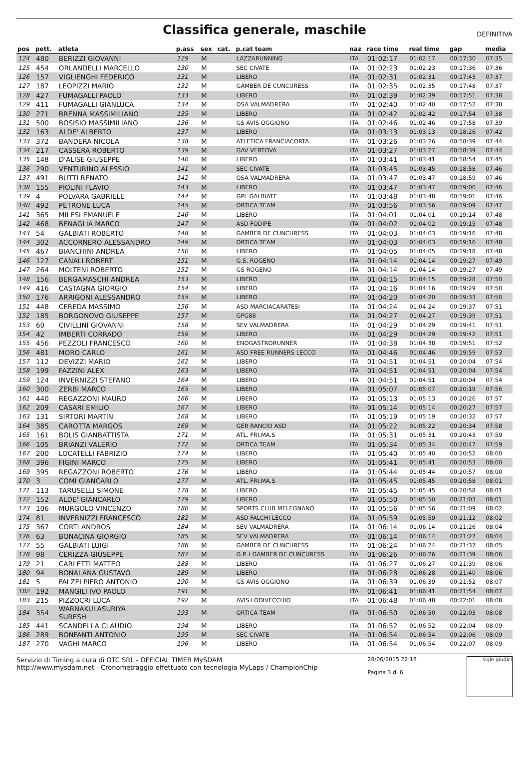Classifica generale, maschile
DEFINITIVA
| pos | pett. | atleta | p.ass | sex | cat. | p.cat team | naz | race time | real time | gap | media |
| --- | --- | --- | --- | --- | --- | --- | --- | --- | --- | --- | --- |
| 124 | 480 | BERIZZI GIOVANNI | 129 | M | | LAZZARUNNING | ITA | 01:02:17 | 01:02:17 | 00:17:30 | 07:35 |
| 125 | 454 | ORLANDELLI MARCELLO | 130 | M | | SEC CIVATE | ITA | 01:02:23 | 01:02:23 | 00:17:36 | 07:36 |
| 126 | 157 | VIGLIENGHI FEDERICO | 131 | M | | LIBERO | ITA | 01:02:31 | 01:02:31 | 00:17:43 | 07:37 |
| 127 | 187 | LEOPIZZI MARIO | 132 | M | | GAMBER DE CUNCURESS | ITA | 01:02:35 | 01:02:35 | 00:17:48 | 07:37 |
| 128 | 427 | FUMAGALLI PAOLO | 133 | M | | LIBERO | ITA | 01:02:39 | 01:02:39 | 00:17:51 | 07:38 |
| 129 | 411 | FUMAGALLI GIANLUCA | 134 | M | | OSA VALMADRERA | ITA | 01:02:40 | 01:02:40 | 00:17:52 | 07:38 |
| 130 | 271 | BRENNA MASSIMILIANO | 135 | M | | LIBERO | ITA | 01:02:42 | 01:02:42 | 00:17:54 | 07:38 |
| 131 | 500 | BOSISIO MASSIMILIANO | 136 | M | | GS AVIS OGGIONO | ITA | 01:02:46 | 01:02:46 | 00:17:58 | 07:39 |
| 132 | 163 | ALDE' ALBERTO | 137 | M | | LIBERO | ITA | 01:03:13 | 01:03:13 | 00:18:26 | 07:42 |
| 133 | 372 | BANDERA NICOLA | 138 | M | | ATLETICA FRANCIACORTA | ITA | 01:03:26 | 01:03:26 | 00:18:39 | 07:44 |
| 134 | 217 | CASSERA ROBERTO | 139 | M | | GAV VERTOVA | ITA | 01:03:27 | 01:03:27 | 00:18:39 | 07:44 |
| 135 | 148 | D'ALISE GIUSEPPE | 140 | M | | LIBERO | ITA | 01:03:41 | 01:03:41 | 00:18:54 | 07:45 |
| 136 | 290 | VENTURINO ALESSIO | 141 | M | | SEC CIVATE | ITA | 01:03:45 | 01:03:45 | 00:18:58 | 07:46 |
| 137 | 491 | BUTTI RENATO | 142 | M | | OSA VALMADRERA | ITA | 01:03:47 | 01:03:47 | 00:18:59 | 07:46 |
| 138 | 155 | PIOLINI FLAVIO | 143 | M | | LIBERO | ITA | 01:03:47 | 01:03:47 | 00:19:00 | 07:46 |
| 139 | 4 | POLVARA GABRIELE | 144 | M | | GPL GALBIATE | ITA | 01:03:48 | 01:03:48 | 00:19:01 | 07:46 |
| 140 | 492 | PETRONE LUCA | 145 | M | | ORTICA TEAM | ITA | 01:03:56 | 01:03:56 | 00:19:09 | 07:47 |
| 141 | 365 | MILESI EMANUELE | 146 | M | | LIBERO | ITA | 01:04:01 | 01:04:01 | 00:19:14 | 07:48 |
| 142 | 468 | BENAGLIA MARCO | 147 | M | | ASD FODIPE | ITA | 01:04:02 | 01:04:02 | 00:19:15 | 07:48 |
| 143 | 54 | GALBIATI ROBERTO | 148 | M | | GAMBER DE CUNCURESS | ITA | 01:04:03 | 01:04:03 | 00:19:16 | 07:48 |
| 144 | 302 | ACCORNERO ALESSANDRO | 149 | M | | ORTICA TEAM | ITA | 01:04:03 | 01:04:03 | 00:19:16 | 07:48 |
| 145 | 467 | BIANCHINI ANDREA | 150 | M | | LIBERO | ITA | 01:04:05 | 01:04:05 | 00:19:18 | 07:48 |
| 146 | 127 | CANALI ROBERT | 151 | M | | G.S. ROGENO | ITA | 01:04:14 | 01:04:14 | 00:19:27 | 07:49 |
| 147 | 264 | MOLTENI ROBERTO | 152 | M | | GS ROGENO | ITA | 01:04:14 | 01:04:14 | 00:19:27 | 07:49 |
| 148 | 156 | BERGAMASCHI ANDREA | 153 | M | | LIBERO | ITA | 01:04:15 | 01:04:15 | 00:19:28 | 07:50 |
| 149 | 416 | CASTAGNA GIORGIO | 154 | M | | LIBERO | ITA | 01:04:16 | 01:04:16 | 00:19:29 | 07:50 |
| 150 | 176 | ARRIGONI ALESSANDRO | 155 | M | | LIBERO | ITA | 01:04:20 | 01:04:20 | 00:19:33 | 07:50 |
| 151 | 448 | CEREDA MASSIMO | 156 | M | | ASD MARCIACARATESI | ITA | 01:04:24 | 01:04:24 | 00:19:37 | 07:51 |
| 152 | 185 | BORGONOVO GIUSEPPE | 157 | M | | GPG88 | ITA | 01:04:27 | 01:04:27 | 00:19:39 | 07:51 |
| 153 | 60 | CIVILLINI GIOVANNI | 158 | M | | SEV VALMADRERA | ITA | 01:04:29 | 01:04:29 | 00:19:41 | 07:51 |
| 154 | 42 | IMBERTI CORRADO | 159 | M | | LIBERO | ITA | 01:04:29 | 01:04:29 | 00:19:42 | 07:51 |
| 155 | 456 | PEZZOLI FRANCESCO | 160 | M | | ENOGASTRORUNNER | ITA | 01:04:38 | 01:04:38 | 00:19:51 | 07:52 |
| 156 | 481 | MORO CARLO | 161 | M | | ASD FREE RUNNERS LECCO | ITA | 01:04:46 | 01:04:46 | 00:19:59 | 07:53 |
| 157 | 112 | DEVIZZI MARIO | 162 | M | | LIBERO | ITA | 01:04:51 | 01:04:51 | 00:20:04 | 07:54 |
| 158 | 199 | FAZZINI ALEX | 163 | M | | LIBERO | ITA | 01:04:51 | 01:04:51 | 00:20:04 | 07:54 |
| 159 | 124 | INVERNIZZI STEFANO | 164 | M | | LIBERO | ITA | 01:04:51 | 01:04:51 | 00:20:04 | 07:54 |
| 160 | 300 | ZERBI MARCO | 165 | M | | LIBERO | ITA | 01:05:07 | 01:05:07 | 00:20:19 | 07:56 |
| 161 | 440 | REGAZZONI MAURO | 166 | M | | LIBERO | ITA | 01:05:13 | 01:05:13 | 00:20:26 | 07:57 |
| 162 | 209 | CASARI EMILIO | 167 | M | | LIBERO | ITA | 01:05:14 | 01:05:14 | 00:20:27 | 07:57 |
| 163 | 131 | SIRTORI MARTIN | 168 | M | | LIBERO | ITA | 01:05:19 | 01:05:19 | 00:20:32 | 07:57 |
| 164 | 385 | CAROTTA MARGOS | 169 | M | | GER RANCIO ASD | ITA | 01:05:22 | 01:05:22 | 00:20:34 | 07:58 |
| 165 | 161 | BOLIS GIANBATTISTA | 171 | M | | ATL. FRI.MA.S | ITA | 01:05:31 | 01:05:31 | 00:20:43 | 07:59 |
| 166 | 105 | BRIANZI VALERIO | 172 | M | | ORTICA TEAM | ITA | 01:05:34 | 01:05:34 | 00:20:47 | 07:59 |
| 167 | 200 | LOCATELLI FABRIZIO | 174 | M | | LIBERO | ITA | 01:05:40 | 01:05:40 | 00:20:52 | 08:00 |
| 168 | 396 | FIGINI MARCO | 175 | M | | LIBERO | ITA | 01:05:41 | 01:05:41 | 00:20:53 | 08:00 |
| 169 | 395 | REGAZZONI ROBERTO | 176 | M | | LIBERO | ITA | 01:05:44 | 01:05:44 | 00:20:57 | 08:00 |
| 170 | 3 | COMI GIANCARLO | 177 | M | | ATL. FRI.MA.S | ITA | 01:05:45 | 01:05:45 | 00:20:58 | 08:01 |
| 171 | 113 | TARUSELLI SIMONE | 178 | M | | LIBERO | ITA | 01:05:45 | 01:05:45 | 00:20:58 | 08:01 |
| 172 | 152 | ALDE' GIANCARLO | 179 | M | | LIBERO | ITA | 01:05:50 | 01:05:50 | 00:21:03 | 08:01 |
| 173 | 106 | MURGOLO VINCENZO | 180 | M | | SPORTS CLUB MELEGNANO | ITA | 01:05:56 | 01:05:56 | 00:21:09 | 08:02 |
| 174 | 81 | INVERNIZZI FRANCESCO | 182 | M | | ASD FALCHI LECCO | ITA | 01:05:59 | 01:05:59 | 00:21:12 | 08:02 |
| 175 | 367 | CORTI ANDROS | 184 | M | | SEV VALMADRERA | ITA | 01:06:14 | 01:06:14 | 00:21:26 | 08:04 |
| 176 | 63 | BONACINA GIORGIO | 185 | M | | SEV VALMADRERA | ITA | 01:06:14 | 01:06:14 | 00:21:27 | 08:04 |
| 177 | 55 | GALBIATI LUIGI | 186 | M | | GAMBER DE CUNCURESS | ITA | 01:06:24 | 01:06:24 | 00:21:37 | 08:05 |
| 178 | 98 | CERIZZA GIUSEPPE | 187 | M | | G.P. I GAMBER DE CUNCURESS | ITA | 01:06:26 | 01:06:26 | 00:21:39 | 08:06 |
| 179 | 21 | CARLETTI MATTEO | 188 | M | | LIBERO | ITA | 01:06:27 | 01:06:27 | 00:21:39 | 08:06 |
| 180 | 94 | BONALANA GUSTAVO | 189 | M | | LIBERO | ITA | 01:06:28 | 01:06:28 | 00:21:40 | 08:06 |
| 181 | 5 | FALZEI PIERO ANTONIO | 190 | M | | GS AVIS OGGIONO | ITA | 01:06:39 | 01:06:39 | 00:21:52 | 08:07 |
| 182 | 192 | MANGILI IVO PAOLO | 191 | M | | | ITA | 01:06:41 | 01:06:41 | 00:21:54 | 08:07 |
| 183 | 215 | PIZZOCRI LUCA | 192 | M | | AVIS LODIVECCHIO | ITA | 01:06:48 | 01:06:48 | 00:22:01 | 08:08 |
| 184 | 354 | WARNAKULASURIYA SURESH | 193 | M | | ORTICA TEAM | ITA | 01:06:50 | 01:06:50 | 00:22:03 | 08:08 |
| 185 | 441 | SCANDELLA CLAUDIO | 194 | M | | LIBERO | ITA | 01:06:52 | 01:06:52 | 00:22:04 | 08:09 |
| 186 | 289 | BONFANTI ANTONIO | 195 | M | | SEC CIVATE | ITA | 01:06:54 | 01:06:54 | 00:22:06 | 08:09 |
| 187 | 270 | VAGHI MARCO | 196 | M | | LIBERO | ITA | 01:06:54 | 01:06:54 | 00:22:07 | 08:09 |
Servizio di Timing a cura di OTC SRL - OFFICIAL TIMER MySDAM
http://www.mysdam.net - Cronometraggio effettuato con tecnologia MyLaps / ChampionChip
28/06/2015 22:18
Pagina 3 di 6
sigle giudici